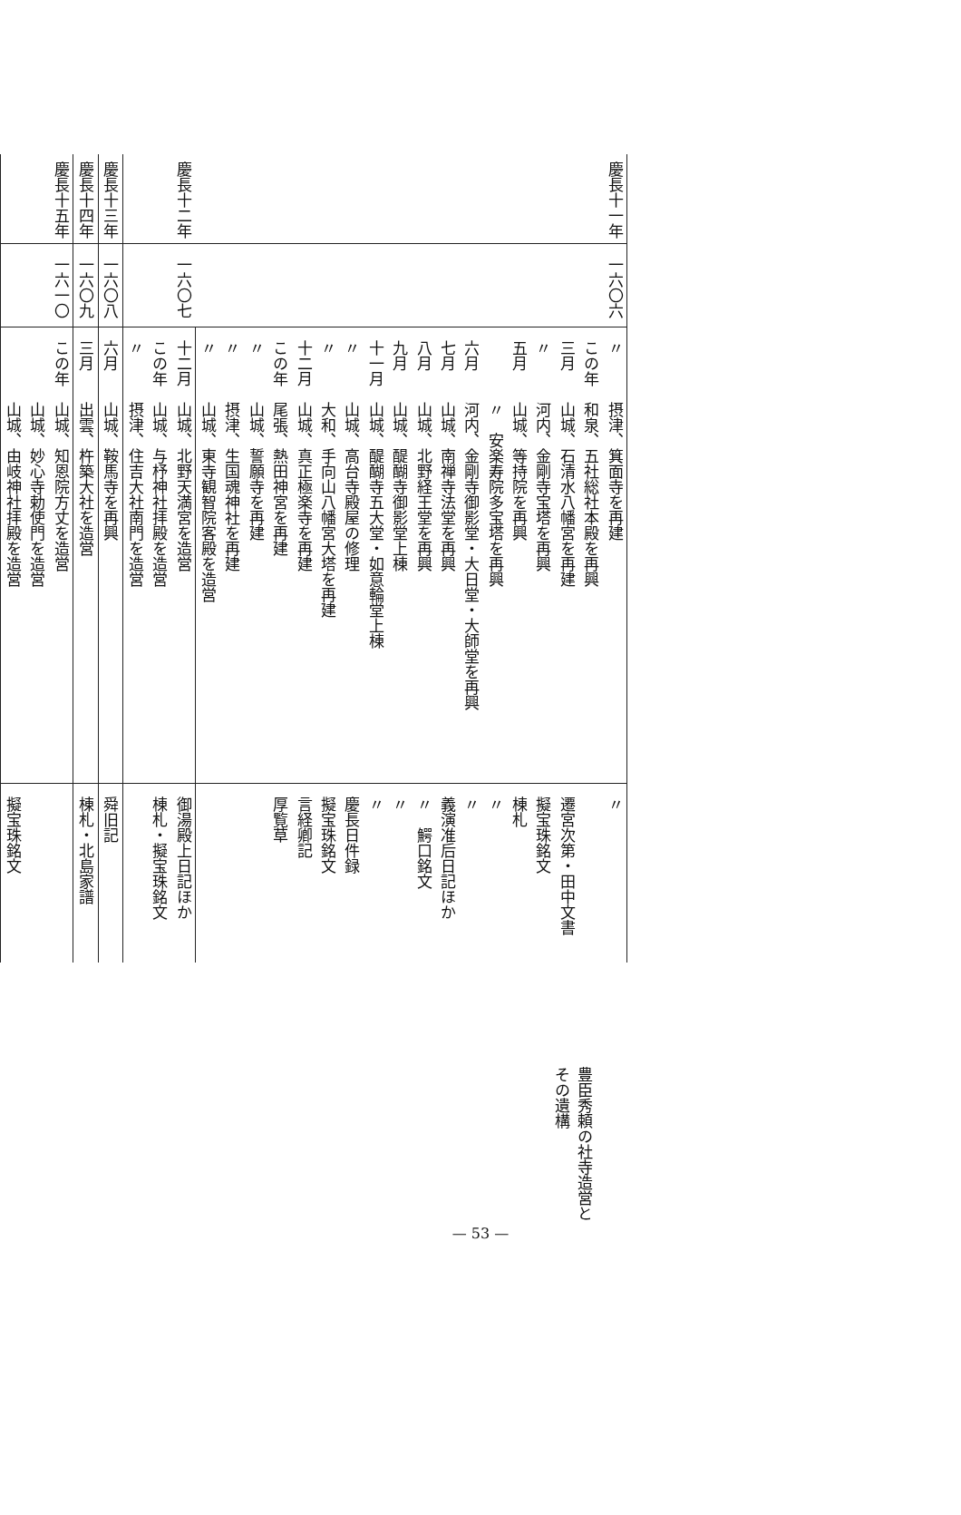| 慶長十一年 | 一六〇六 | 〃 | 摂津、箕面寺を再建 | 〃 |
| | | この年 | 和泉、五社総社本殿を再興 | |
| | | 三月 | 山城、石清水八幡宮を再建 | 遷宮次第・田中文書 |
| | | 〃 | 河内、金剛寺宝塔を再興 | 擬宝珠銘文 |
| | | 五月 | 山城、等持院を再興 | 棟札 |
| | | | 〃 安楽寿院多宝塔を再興 | 〃 |
| | | 六月 | 河内、金剛寺御影堂・大日堂・大師堂を再興 | 〃 |
| | | 七月 | 山城、南禅寺法堂を再興 | 義演准后日記ほか |
| | | 八月 | 山城、北野経王堂を再興 | 〃 鰐口銘文 |
| | | 九月 | 山城、醍醐寺御影堂上棟 | 〃 |
| | | 十一月 | 山城、醍醐寺五大堂・如意輪堂上棟 | 〃 |
| | | 〃 | 山城、高台寺殿屋の修理 | 慶長日件録 |
| | | 〃 | 大和、手向山八幡宮大塔を再建 | 擬宝珠銘文 |
| | | 十二月 | 山城、真正極楽寺を再建 | 言経卿記 |
| | | この年 | 尾張、熱田神宮を再建 | 厚覧草 |
| | | 〃 | 山城、誓願寺を再建 | |
| | | 〃 | 摂津、生国魂神社を再建 | |
| | | 〃 | 山城、東寺観智院客殿を造営 | |
| 慶長十二年 | 一六〇七 | 十二月 | 山城、北野天満宮を造営 | 御湯殿上日記ほか |
| | | この年 | 山城、与杼神社拝殿を造営 | 棟札・擬宝珠銘文 |
| | | 〃 | 摂津、住吉大社南門を造営 | |
| 慶長十三年 | 一六〇八 | 六月 | 山城、鞍馬寺を再興 | 舜旧記 |
| 慶長十四年 | 一六〇九 | 三月 | 出雲、杵築大社を造営 | 棟札・北島家譜 |
| 慶長十五年 | 一六一〇 | この年 | 山城、知恩院方丈を造営 | |
| | | | 山城、妙心寺勅使門を造営 | |
| | | | 山城、由岐神社拝殿を造営 | 擬宝珠銘文 |
豊臣秀頼の社寺造営とその遺構
— 53 —